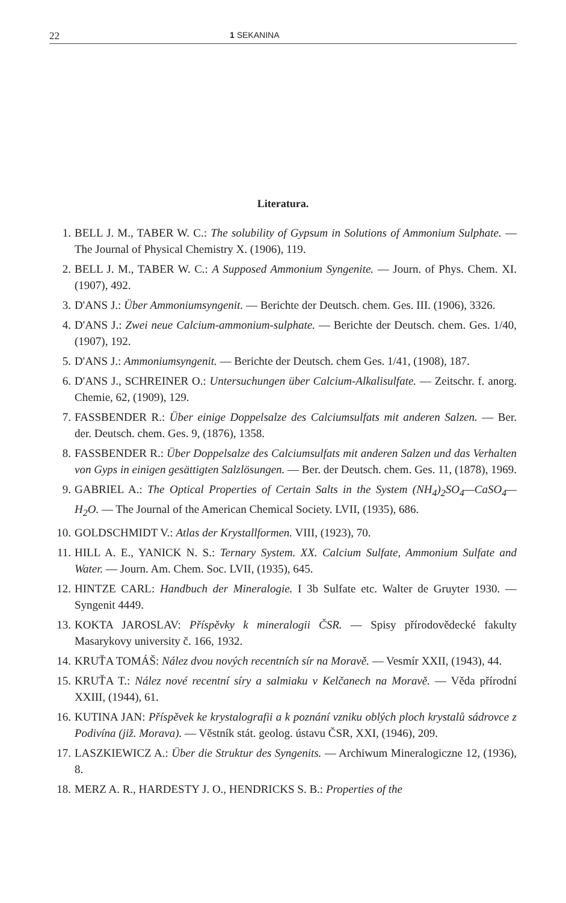22 1 SEKANINA
Literatura.
1. BELL J. M., TABER W. C.: The solubility of Gypsum in Solutions of Ammonium Sulphate. — The Journal of Physical Chemistry X. (1906), 119.
2. BELL J. M., TABER W. C.: A Supposed Ammonium Syngenite. — Journ. of Phys. Chem. XI. (1907), 492.
3. D'ANS J.: Über Ammoniumsyngenit. — Berichte der Deutsch. chem. Ges. III. (1906), 3326.
4. D'ANS J.: Zwei neue Calcium-ammonium-sulphate. — Berichte der Deutsch. chem. Ges. 1/40, (1907), 192.
5. D'ANS J.: Ammoniumsyngenit. — Berichte der Deutsch. chem Ges. 1/41, (1908), 187.
6. D'ANS J., SCHREINER O.: Untersuchungen über Calcium-Alkalisulfate. — Zeitschr. f. anorg. Chemie, 62, (1909), 129.
7. FASSBENDER R.: Über einige Doppelsalze des Calciumsulfats mit anderen Salzen. — Ber. der. Deutsch. chem. Ges. 9, (1876), 1358.
8. FASSBENDER R.: Über Doppelsalze des Calciumsulfats mit anderen Salzen und das Verhalten von Gyps in einigen gesättigten Salzlösungen. — Ber. der Deutsch. chem. Ges. 11, (1878), 1969.
9. GABRIEL A.: The Optical Properties of Certain Salts in the System (NH<sub>4</sub>)<sub>2</sub>SO<sub>4</sub>—CaSO<sub>4</sub>—H<sub>2</sub>O. — The Journal of the American Chemical Society. LVII, (1935), 686.
10. GOLDSCHMIDT V.: Atlas der Krystallformen. VIII, (1923), 70.
11. HILL A. E., YANICK N. S.: Ternary System. XX. Calcium Sulfate, Ammonium Sulfate and Water. — Journ. Am. Chem. Soc. LVII, (1935), 645.
12. HINTZE CARL: Handbuch der Mineralogie. I 3b Sulfate etc. Walter de Gruyter 1930. — Syngenit 4449.
13. KOKTA JAROSLAV: Příspěvky k mineralogii ČSR. — Spisy přírodovědecké fakulty Masarykovy university č. 166, 1932.
14. KRUŤA TOMÁŠ: Nález dvou nových recentních sír na Moravě. — Vesmír XXII, (1943), 44.
15. KRUŤA T.: Nález nové recentní síry a salmiaku v Kelčanech na Moravě. — Věda přírodní XXIII, (1944), 61.
16. KUTINA JAN: Příspěvek ke krystalografii a k poznání vzniku oblých ploch krystalů sádrovce z Podivína (již. Morava). — Věstník stát. geolog. ústavu ČSR, XXI, (1946), 209.
17. LASZKIEWICZ A.: Über die Struktur des Syngenits. — Archiwum Mineralogiczne 12, (1936), 8.
18. MERZ A. R., HARDESTY J. O., HENDRICKS S. B.: Properties of the